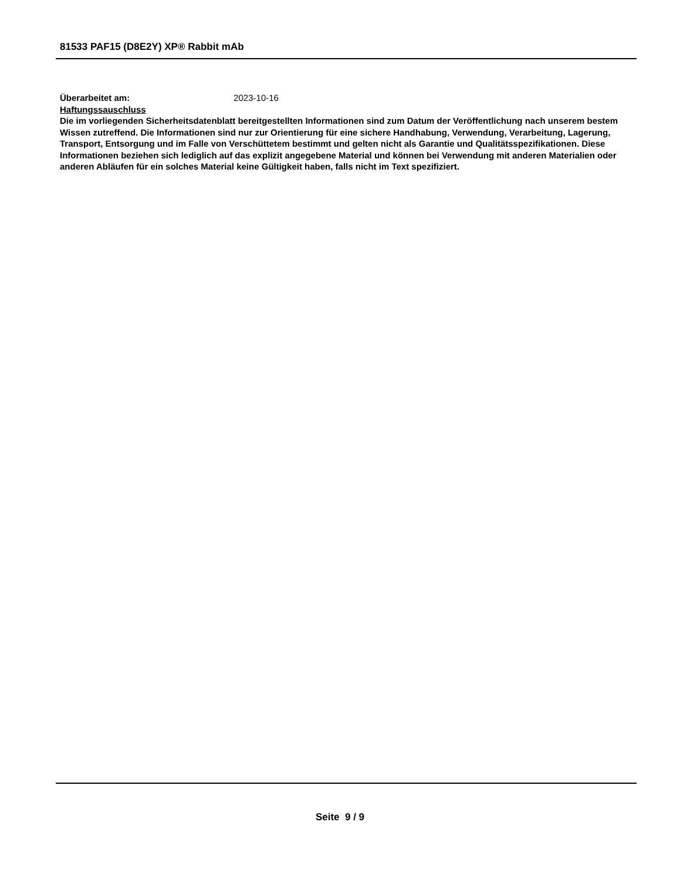81533 PAF15 (D8E2Y) XP® Rabbit mAb
Überarbeitet am: 2023-10-16
Haftungssauschluss
Die im vorliegenden Sicherheitsdatenblatt bereitgestellten Informationen sind zum Datum der Veröffentlichung nach unserem bestem Wissen zutreffend. Die Informationen sind nur zur Orientierung für eine sichere Handhabung, Verwendung, Verarbeitung, Lagerung, Transport, Entsorgung und im Falle von Verschüttetem bestimmt und gelten nicht als Garantie und Qualitätsspezifikationen. Diese Informationen beziehen sich lediglich auf das explizit angegebene Material und können bei Verwendung mit anderen Materialien oder anderen Abläufen für ein solches Material keine Gültigkeit haben, falls nicht im Text spezifiziert.
Seite 9 / 9